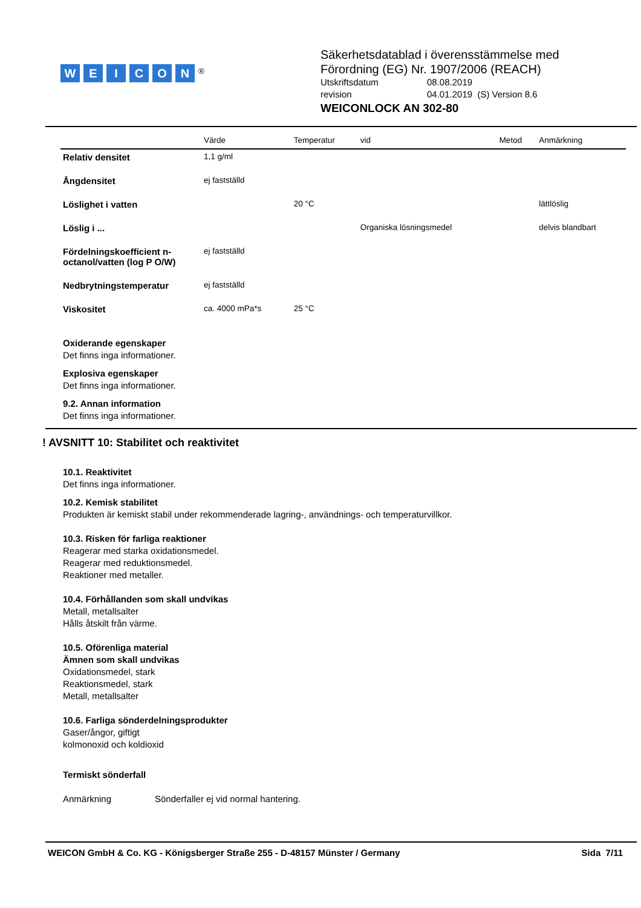WEICON<sup>®</sup>
Säkerhetsdatablad i överensstämmelse med
Förordning (EG) Nr. 1907/2006 (REACH)
Utskriftsdatum 08.08.2019
revision 04.01.2019 (S) Version 8.6
WEICONLOCK AN 302-80
| | Värde | Temperatur | vid | Metod | Anmärkning |
| --- | --- | --- | --- | --- | --- |
| Relativ densitet | 1,1 g/ml | | | | |
| Ångdensitet | ej fastställd | | | | |
| Löslighet i vatten | | 20 °C | | | lättlöslig |
| Löslig i ... | | | Organiska lösningsmedel | | delvis blandbart |
| Fördelningskoefficient n-octanol/vatten (log P O/W) | ej fastställd | | | | |
| Nedbrytningstemperatur | ej fastställd | | | | |
| Viskositet | ca. 4000 mPa*s | 25 °C | | | |
Oxiderande egenskaper
Det finns inga informationer.
Explosiva egenskaper
Det finns inga informationer.
9.2. Annan information
Det finns inga informationer.
! AVSNITT 10: Stabilitet och reaktivitet
10.1. Reaktivitet
Det finns inga informationer.
10.2. Kemisk stabilitet
Produkten är kemiskt stabil under rekommenderade lagring-, användnings- och temperaturvillkor.
10.3. Risken för farliga reaktioner
Reagerar med starka oxidationsmedel.
Reagerar med reduktionsmedel.
Reaktioner med metaller.
10.4. Förhållanden som skall undvikas
Metall, metallsalter
Hålls åtskilt från värme.
10.5. Oförenliga material
Ämnen som skall undvikas
Oxidationsmedel, stark
Reaktionsmedel, stark
Metall, metallsalter
10.6. Farliga sönderdelningsprodukter
Gaser/ångor, giftigt
kolmonoxid och koldioxid
Termiskt sönderfall
Anmärkning Sönderfaller ej vid normal hantering.
WEICON GmbH & Co. KG - Königsberger Straße 255 - D-48157 Münster / Germany Sida 7/11